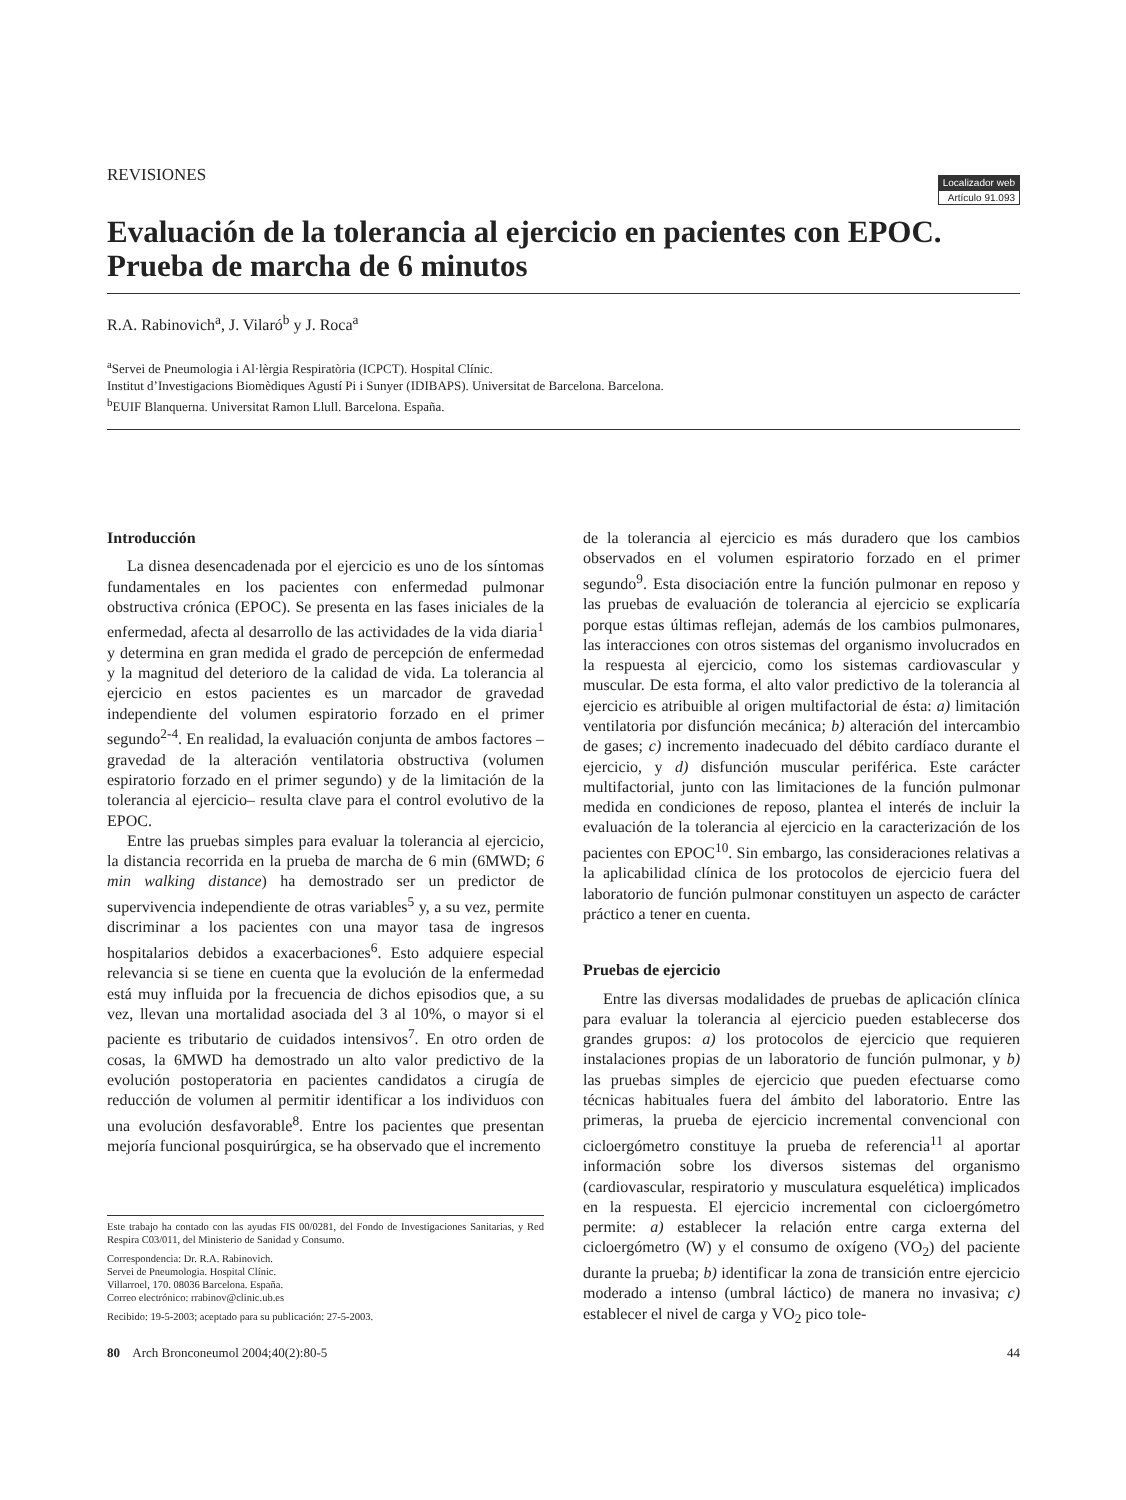REVISIONES
Localizador web
Artículo 91.093
Evaluación de la tolerancia al ejercicio en pacientes con EPOC. Prueba de marcha de 6 minutos
R.A. Rabinovich<sup>a</sup>, J. Vilaró<sup>b</sup> y J. Roca<sup>a</sup>
<sup>a</sup> Servei de Pneumologia i Al·lèrgia Respiratòria (ICPCT). Hospital Clínic.
Institut d’Investigacions Biomèdiques Agustí Pi i Sunyer (IDIBAPS). Universitat de Barcelona. Barcelona.
<sup>b</sup> EUIF Blanquerna. Universitat Ramon Llull. Barcelona. España.
Introducción
La disnea desencadenada por el ejercicio es uno de los síntomas fundamentales en los pacientes con enfermedad pulmonar obstructiva crónica (EPOC). Se presenta en las fases iniciales de la enfermedad, afecta al desarrollo de las actividades de la vida diaria<sup>1</sup> y determina en gran medida el grado de percepción de enfermedad y la magnitud del deterioro de la calidad de vida. La tolerancia al ejercicio en estos pacientes es un marcador de gravedad independiente del volumen espiratorio forzado en el primer segundo<sup>2-4</sup>. En realidad, la evaluación conjunta de ambos factores –gravedad de la alteración ventilatoria obstructiva (volumen espiratorio forzado en el primer segundo) y de la limitación de la tolerancia al ejercicio– resulta clave para el control evolutivo de la EPOC.
Entre las pruebas simples para evaluar la tolerancia al ejercicio, la distancia recorrida en la prueba de marcha de 6 min (6MWD; 6 min walking distance) ha demostrado ser un predictor de supervivencia independiente de otras variables<sup>5</sup> y, a su vez, permite discriminar a los pacientes con una mayor tasa de ingresos hospitalarios debidos a exacerbaciones<sup>6</sup>. Esto adquiere especial relevancia si se tiene en cuenta que la evolución de la enfermedad está muy influida por la frecuencia de dichos episodios que, a su vez, llevan una mortalidad asociada del 3 al 10%, o mayor si el paciente es tributario de cuidados intensivos<sup>7</sup>. En otro orden de cosas, la 6MWD ha demostrado un alto valor predictivo de la evolución postoperatoria en pacientes candidatos a cirugía de reducción de volumen al permitir identificar a los individuos con una evolución desfavorable<sup>8</sup>. Entre los pacientes que presentan mejoría funcional posquirúrgica, se ha observado que el incremento
Este trabajo ha contado con las ayudas FIS 00/0281, del Fondo de Investigaciones Sanitarias, y Red Respira C03/011, del Ministerio de Sanidad y Consumo.
Correspondencia: Dr. R.A. Rabinovich.
Servei de Pneumologia. Hospital Clínic.
Villarroel, 170. 08036 Barcelona. España.
Correo electrónico: rrabinov@clinic.ub.es
Recibido: 19-5-2003; aceptado para su publicación: 27-5-2003.
de la tolerancia al ejercicio es más duradero que los cambios observados en el volumen espiratorio forzado en el primer segundo<sup>9</sup>. Esta disociación entre la función pulmonar en reposo y las pruebas de evaluación de tolerancia al ejercicio se explicaría porque estas últimas reflejan, además de los cambios pulmonares, las interacciones con otros sistemas del organismo involucrados en la respuesta al ejercicio, como los sistemas cardiovascular y muscular. De esta forma, el alto valor predictivo de la tolerancia al ejercicio es atribuible al origen multifactorial de ésta: a) limitación ventilatoria por disfunción mecánica; b) alteración del intercambio de gases; c) incremento inadecuado del débito cardíaco durante el ejercicio, y d) disfunción muscular periférica. Este carácter multifactorial, junto con las limitaciones de la función pulmonar medida en condiciones de reposo, plantea el interés de incluir la evaluación de la tolerancia al ejercicio en la caracterización de los pacientes con EPOC<sup>10</sup>. Sin embargo, las consideraciones relativas a la aplicabilidad clínica de los protocolos de ejercicio fuera del laboratorio de función pulmonar constituyen un aspecto de carácter práctico a tener en cuenta.
Pruebas de ejercicio
Entre las diversas modalidades de pruebas de aplicación clínica para evaluar la tolerancia al ejercicio pueden establecerse dos grandes grupos: a) los protocolos de ejercicio que requieren instalaciones propias de un laboratorio de función pulmonar, y b) las pruebas simples de ejercicio que pueden efectuarse como técnicas habituales fuera del ámbito del laboratorio. Entre las primeras, la prueba de ejercicio incremental convencional con cicloergómetro constituye la prueba de referencia<sup>11</sup> al aportar información sobre los diversos sistemas del organismo (cardiovascular, respiratorio y musculatura esquelética) implicados en la respuesta. El ejercicio incremental con cicloergómetro permite: a) establecer la relación entre carga externa del cicloergómetro (W) y el consumo de oxígeno (VO<sub>2</sub>) del paciente durante la prueba; b) identificar la zona de transición entre ejercicio moderado a intenso (umbral láctico) de manera no invasiva; c) establecer el nivel de carga y VO<sub>2</sub> pico tole-
80 Arch Bronconeumol 2004;40(2):80-5 44